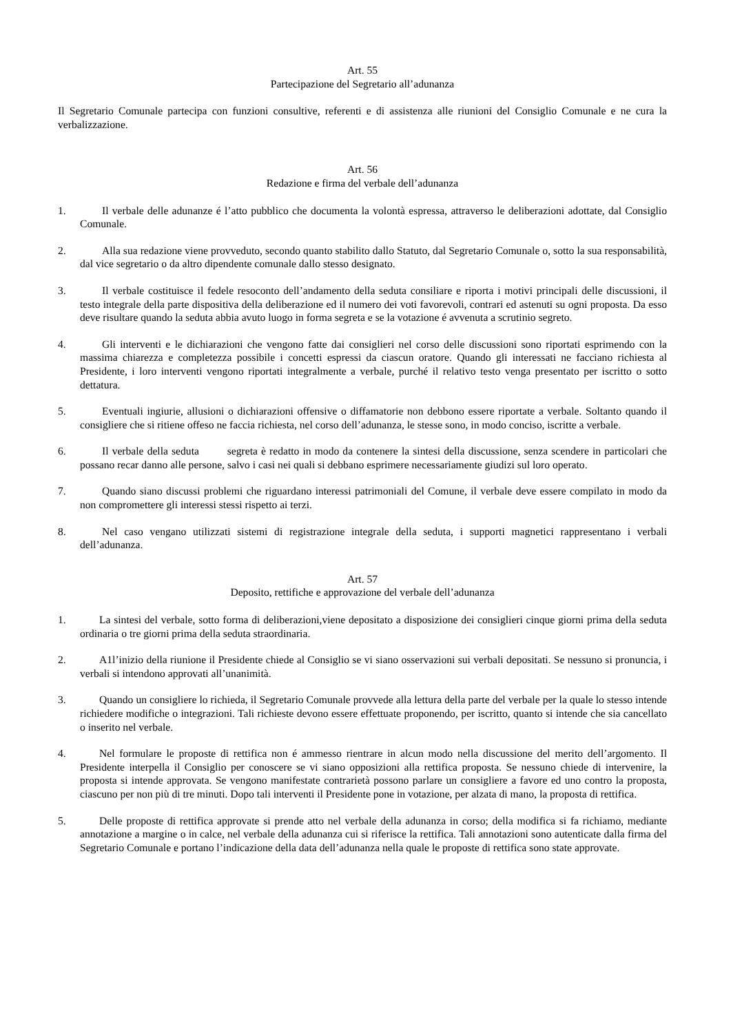Art. 55
Partecipazione del Segretario all’adunanza
Il Segretario Comunale partecipa con funzioni consultive, referenti e di assistenza alle riunioni del Consiglio Comunale e ne cura la verbalizzazione.
Art. 56
Redazione e firma del verbale dell’adunanza
1. Il verbale delle adunanze é l’atto pubblico che documenta la volontà espressa, attraverso le deliberazioni adottate, dal Consiglio Comunale.
2. Alla sua redazione viene provveduto, secondo quanto stabilito dallo Statuto, dal Segretario Comunale o, sotto la sua responsabilità, dal vice segretario o da altro dipendente comunale dallo stesso designato.
3. Il verbale costituisce il fedele resoconto dell’andamento della seduta consiliare e riporta i motivi principali delle discussioni, il testo integrale della parte dispositiva della deliberazione ed il numero dei voti favorevoli, contrari ed astenuti su ogni proposta. Da esso deve risultare quando la seduta abbia avuto luogo in forma segreta e se la votazione é avvenuta a scrutinio segreto.
4. Gli interventi e le dichiarazioni che vengono fatte dai consiglieri nel corso delle discussioni sono riportati esprimendo con la massima chiarezza e completezza possibile i concetti espressi da ciascun oratore. Quando gli interessati ne facciano richiesta al Presidente, i loro interventi vengono riportati integralmente a verbale, purché il relativo testo venga presentato per iscritto o sotto dettatura.
5. Eventuali ingiurie, allusioni o dichiarazioni offensive o diffamatorie non debbono essere riportate a verbale. Soltanto quando il consigliere che si ritiene offeso ne faccia richiesta, nel corso dell’adunanza, le stesse sono, in modo conciso, iscritte a verbale.
6. Il verbale della seduta segreta è redatto in modo da contenere la sintesi della discussione, senza scendere in particolari che possano recar danno alle persone, salvo i casi nei quali si debbano esprimere necessariamente giudizi sul loro operato.
7. Quando siano discussi problemi che riguardano interessi patrimoniali del Comune, il verbale deve essere compilato in modo da non compromettere gli interessi stessi rispetto ai terzi.
8. Nel caso vengano utilizzati sistemi di registrazione integrale della seduta, i supporti magnetici rappresentano i verbali dell’adunanza.
Art. 57
Deposito, rettifiche e approvazione del verbale dell’adunanza
1. La sintesi del verbale, sotto forma di deliberazioni,viene depositato a disposizione dei consiglieri cinque giorni prima della seduta ordinaria o tre giorni prima della seduta straordinaria.
2. A1l’inizio della riunione il Presidente chiede al Consiglio se vi siano osservazioni sui verbali depositati. Se nessuno si pronuncia, i verbali si intendono approvati all’unanimità.
3. Quando un consigliere lo richieda, il Segretario Comunale provvede alla lettura della parte del verbale per la quale lo stesso intende richiedere modifiche o integrazioni. Tali richieste devono essere effettuate proponendo, per iscritto, quanto si intende che sia cancellato o inserito nel verbale.
4. Nel formulare le proposte di rettifica non é ammesso rientrare in alcun modo nella discussione del merito dell’argomento. Il Presidente interpella il Consiglio per conoscere se vi siano opposizioni alla rettifica proposta. Se nessuno chiede di intervenire, la proposta si intende approvata. Se vengono manifestate contrarietà possono parlare un consigliere a favore ed uno contro la proposta, ciascuno per non più di tre minuti. Dopo tali interventi il Presidente pone in votazione, per alzata di mano, la proposta di rettifica.
5. Delle proposte di rettifica approvate si prende atto nel verbale della adunanza in corso; della modifica si fa richiamo, mediante annotazione a margine o in calce, nel verbale della adunanza cui si riferisce la rettifica. Tali annotazioni sono autenticate dalla firma del Segretario Comunale e portano l’indicazione della data dell’adunanza nella quale le proposte di rettifica sono state approvate.